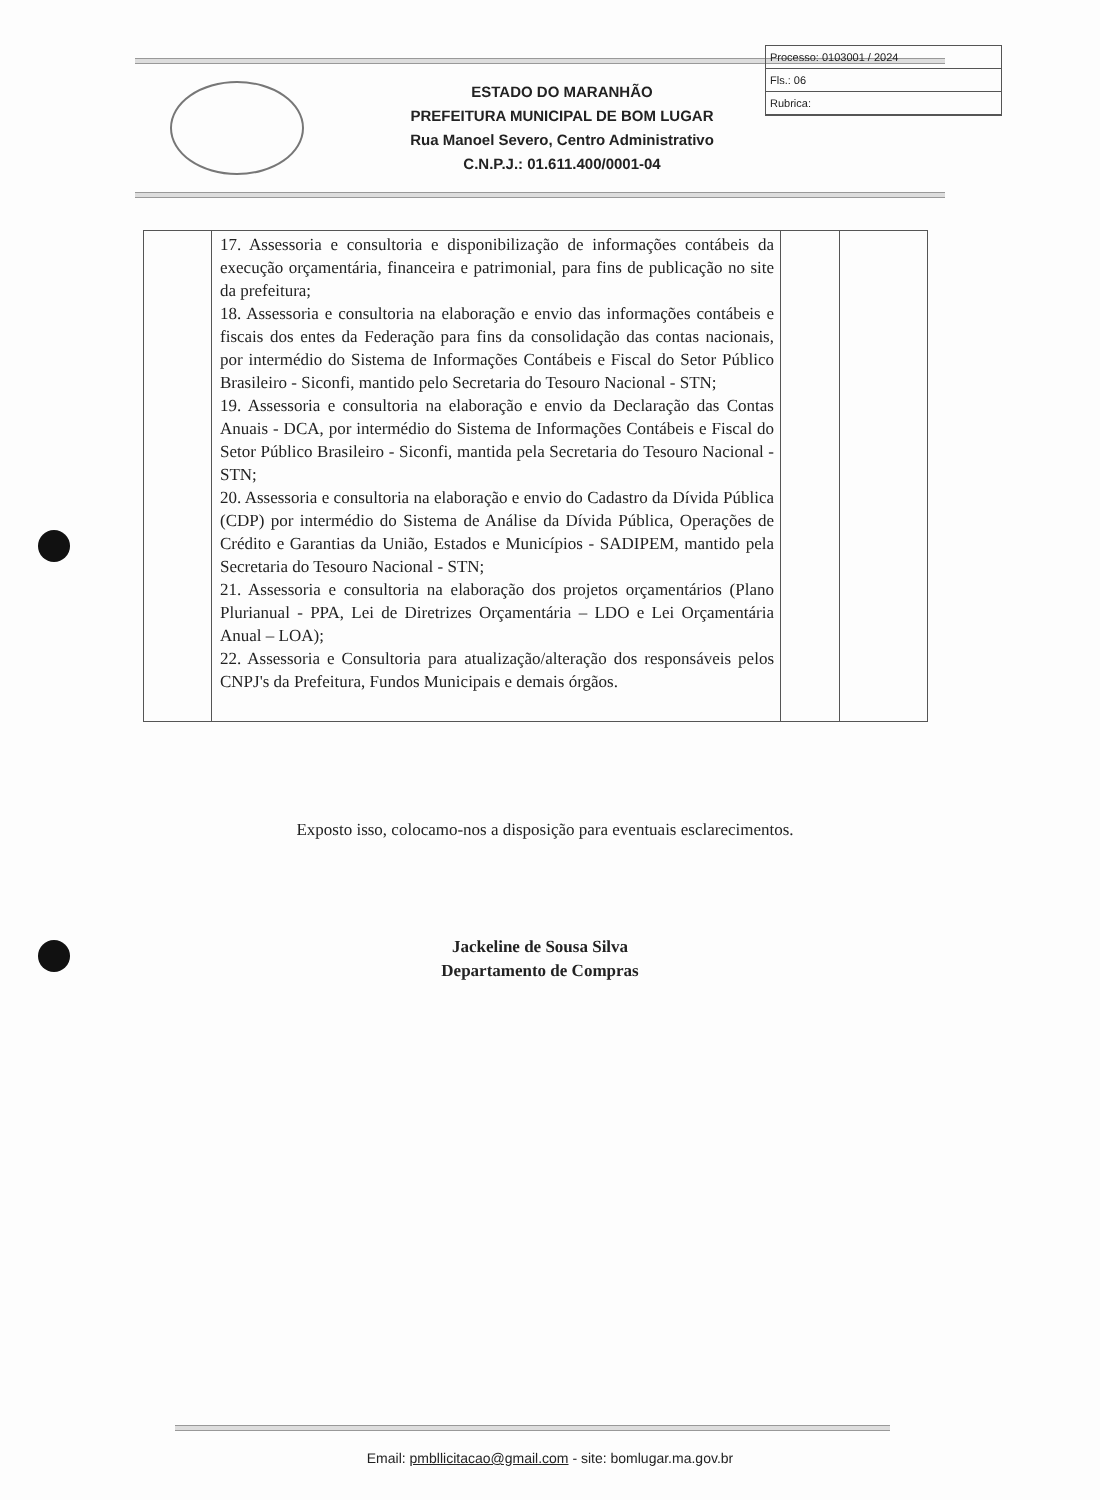Processo: 0103001 / 2024
Fls.: 06
Rubrica:
ESTADO DO MARANHÃO
PREFEITURA MUNICIPAL DE BOM LUGAR
Rua Manoel Severo, Centro Administrativo
C.N.P.J.: 01.611.400/0001-04
| | 17. Assessoria e consultoria e disponibilização de informações contábeis da execução orçamentária, financeira e patrimonial, para fins de publicação no site da prefeitura; 18. Assessoria e consultoria na elaboração e envio das informações contábeis e fiscais dos entes da Federação para fins da consolidação das contas nacionais, por intermédio do Sistema de Informações Contábeis e Fiscal do Setor Público Brasileiro - Siconfi, mantido pelo Secretaria do Tesouro Nacional - STN; 19. Assessoria e consultoria na elaboração e envio da Declaração das Contas Anuais - DCA, por intermédio do Sistema de Informações Contábeis e Fiscal do Setor Público Brasileiro - Siconfi, mantida pela Secretaria do Tesouro Nacional - STN; 20. Assessoria e consultoria na elaboração e envio do Cadastro da Dívida Pública (CDP) por intermédio do Sistema de Análise da Dívida Pública, Operações de Crédito e Garantias da União, Estados e Municípios - SADIPEM, mantido pela Secretaria do Tesouro Nacional - STN; 21. Assessoria e consultoria na elaboração dos projetos orçamentários (Plano Plurianual - PPA, Lei de Diretrizes Orçamentária – LDO e Lei Orçamentária Anual – LOA); 22. Assessoria e Consultoria para atualização/alteração dos responsáveis pelos CNPJ's da Prefeitura, Fundos Municipais e demais órgãos. | | |
Exposto isso, colocamo-nos a disposição para eventuais esclarecimentos.
Jackeline de Sousa Silva
Departamento de Compras
Email: pmbllicitacao@gmail.com - site: bomlugar.ma.gov.br